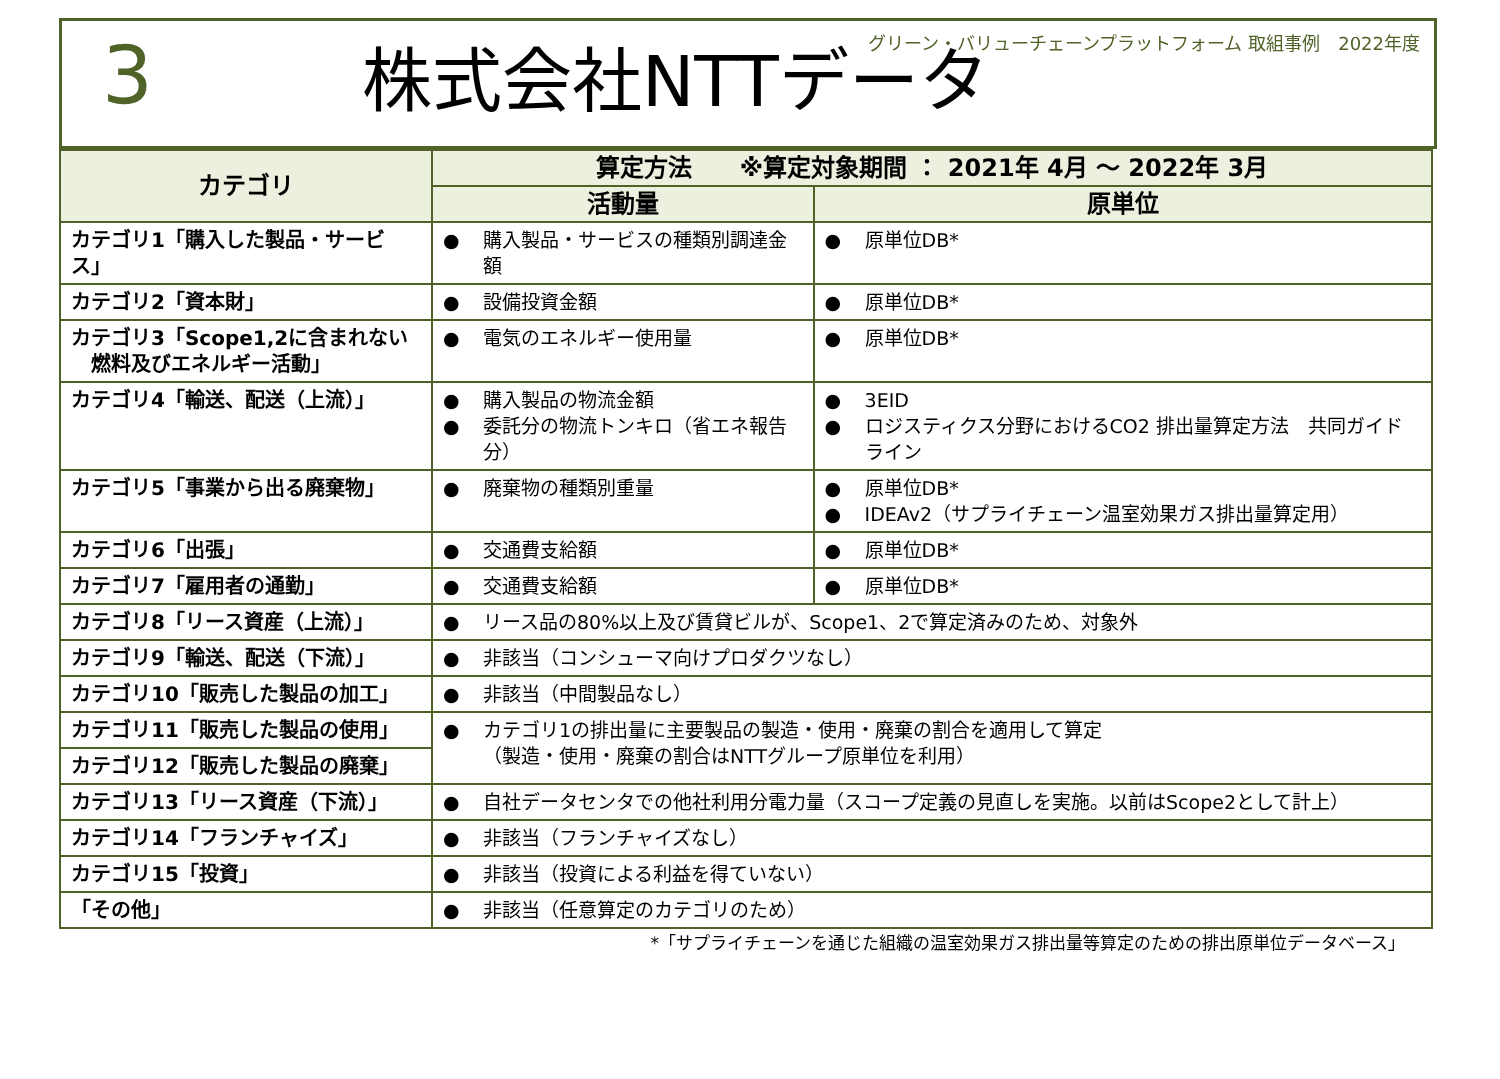グリーン・バリューチェーンプラットフォーム 取組事例　2022年度
3 株式会社NTTデータ
| カテゴリ | 算定方法 ※算定対象期間 ： 2021年 4月 ～ 2022年 3月 | |
| --- | --- | --- |
| | 活動量 | 原単位 |
| カテゴリ1「購入した製品・サービス」 | ● 購入製品・サービスの種類別調達金額 | ● 原単位DB* |
| カテゴリ2「資本財」 | ● 設備投資金額 | ● 原単位DB* |
| カテゴリ3「Scope1,2に含まれない 燃料及びエネルギー活動」 | ● 電気のエネルギー使用量 | ● 原単位DB* |
| カテゴリ4「輸送、配送（上流）」 | ● 購入製品の物流金額 ● 委託分の物流トンキロ（省エネ報告分） | ● 3EID ● ロジスティクス分野におけるCO2 排出量算定方法 共同ガイドライン |
| カテゴリ5「事業から出る廃棄物」 | ● 廃棄物の種類別重量 | ● 原単位DB* ● IDEAv2（サプライチェーン温室効果ガス排出量算定用） |
| カテゴリ6「出張」 | ● 交通費支給額 | ● 原単位DB* |
| カテゴリ7「雇用者の通勤」 | ● 交通費支給額 | ● 原単位DB* |
| カテゴリ8「リース資産（上流）」 | ● リース品の80%以上及び賃貸ビルが、Scope1、2で算定済みのため、対象外 | |
| カテゴリ9「輸送、配送（下流）」 | ● 非該当（コンシューマ向けプロダクツなし） | |
| カテゴリ10「販売した製品の加工」 | ● 非該当（中間製品なし） | |
| カテゴリ11「販売した製品の使用」 | ● カテゴリ1の排出量に主要製品の製造・使用・廃棄の割合を適用して算定 （製造・使用・廃棄の割合はNTTグループ原単位を利用） | |
| カテゴリ12「販売した製品の廃棄」 | | |
| カテゴリ13「リース資産（下流）」 | ● 自社データセンタでの他社利用分電力量（スコープ定義の見直しを実施。以前はScope2として計上） | |
| カテゴリ14「フランチャイズ」 | ● 非該当（フランチャイズなし） | |
| カテゴリ15「投資」 | ● 非該当（投資による利益を得ていない） | |
| 「その他」 | ● 非該当（任意算定のカテゴリのため） | |
*「サプライチェーンを通じた組織の温室効果ガス排出量等算定のための排出原単位データベース」